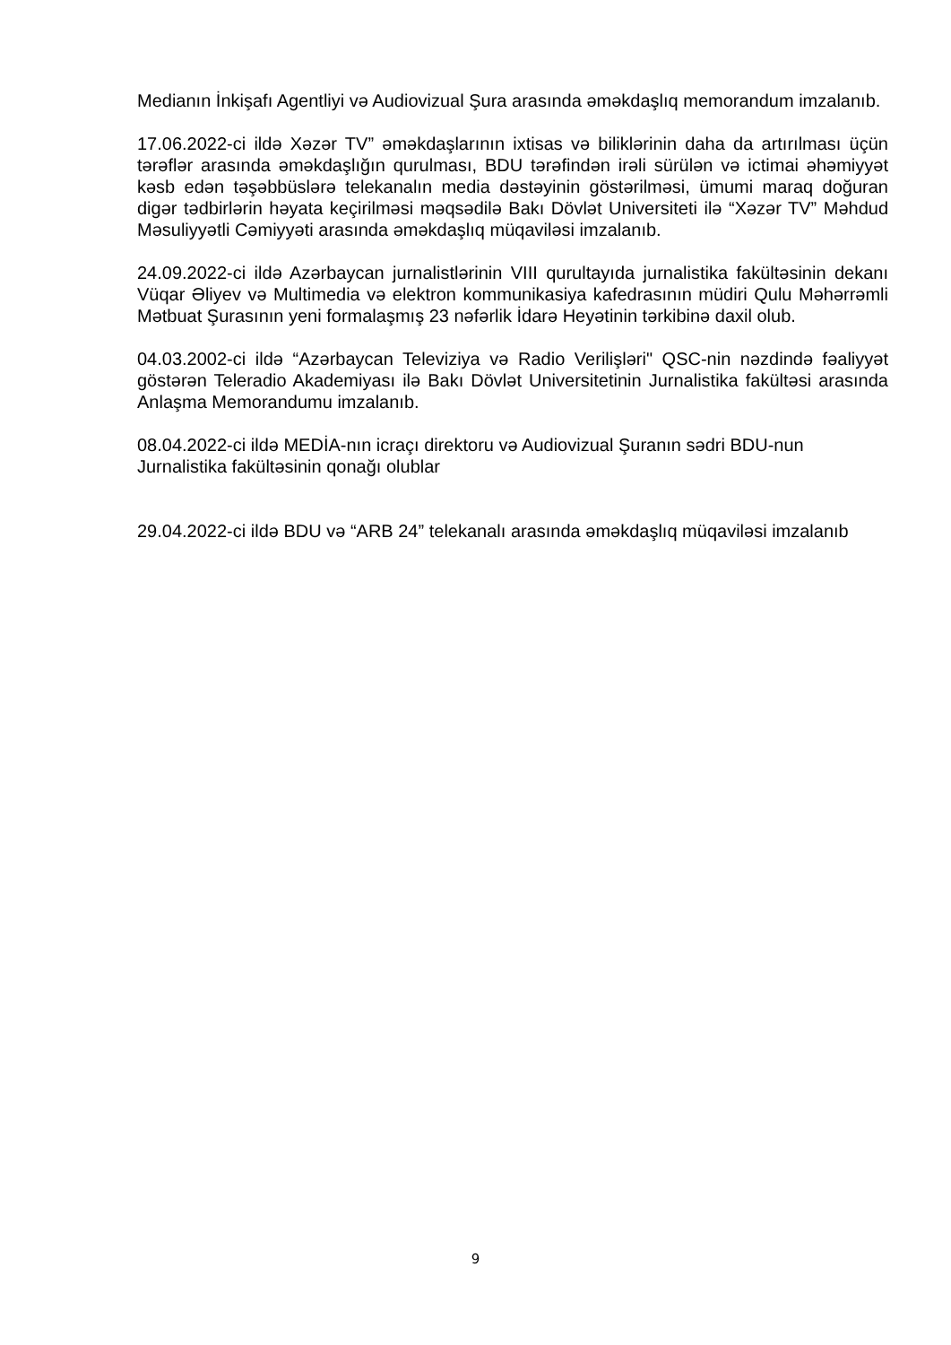Medianın İnkişafı Agentliyi və Audiovizual Şura arasında əməkdaşlıq memorandum imzalanıb.
17.06.2022-ci ildə Xəzər TV” əməkdaşlarının ixtisas və biliklərinin daha da artırılması üçün tərəflər arasında əməkdaşlığın qurulması, BDU tərəfindən irəli sürülən və ictimai əhəmiyyət kəsb edən təşəbbüslərə telekanalın media dəstəyinin göstərilməsi, ümumi maraq doğuran digər tədbirlərin həyata keçirilməsi məqsədilə Bakı Dövlət Universiteti ilə “Xəzər TV” Məhdud Məsuliyyətli Cəmiyyəti arasında əməkdaşlıq müqaviləsi imzalanıb.
24.09.2022-ci ildə Azərbaycan jurnalistlərinin VIII qurultayıda jurnalistika fakültəsinin dekanı Vüqar Əliyev və Multimedia və elektron kommunikasiya kafedrasının müdiri Qulu Məhərrəmli Mətbuat Şurasının yeni formalaşmış 23 nəfərlik İdarə Heyətinin tərkibinə daxil olub.
04.03.2002-ci ildə “Azərbaycan Televiziya və Radio Verilişləri" QSC-nin nəzdində fəaliyyət göstərən Teleradio Akademiyası ilə Bakı Dövlət Universitetinin Jurnalistika fakültəsi arasında Anlaşma Memorandumu imzalanıb.
08.04.2022-ci ildə MEDİA-nın icraçı direktoru və Audiovizual Şuranın sədri BDU-nun Jurnalistika fakültəsinin qonağı olublar
29.04.2022-ci ildə BDU və “ARB 24” telekanalı arasında əməkdaşlıq müqaviləsi imzalanıb
9